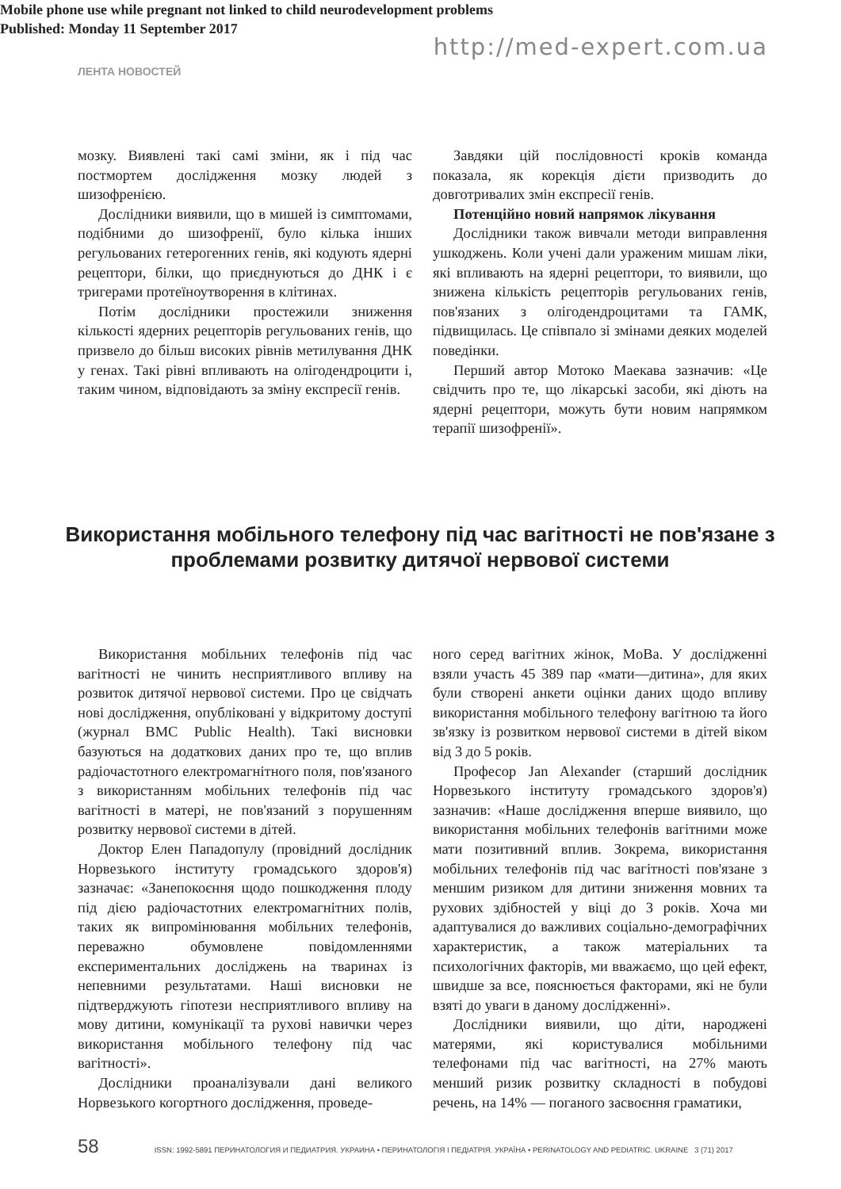http://med-expert.com.ua
ЛЕНТА НОВОСТЕЙ
мозку. Виявлені такі самі зміни, як і під час постмортем дослідження мозку людей з шизофренією.
Дослідники виявили, що в мишей із симптомами, подібними до шизофренії, було кілька інших регульованих гетерогенних генів, які кодують ядерні рецептори, білки, що приєднуються до ДНК і є тригерами протеїноутворення в клітинах.
Потім дослідники простежили зниження кількості ядерних рецепторів регульованих генів, що призвело до більш високих рівнів метилування ДНК у генах. Такі рівні впливають на олігодендроцити і, таким чином, відповідають за зміну експресії генів.
Завдяки цій послідовності кроків команда показала, як корекція дієти призводить до довготривалих змін експресії генів.
Потенційно новий напрямок лікування
Дослідники також вивчали методи виправлення ушкоджень. Коли учені дали ураженим мишам ліки, які впливають на ядерні рецептори, то виявили, що знижена кількість рецепторів регульованих генів, пов'язаних з олігодендроцитами та ГАМК, підвищилась. Це співпало зі змінами деяких моделей поведінки.
Перший автор Мотоко Маекава зазначив: «Це свідчить про те, що лікарські засоби, які діють на ядерні рецептори, можуть бути новим напрямком терапії шизофренії».
Використання мобільного телефону під час вагітності не пов'язане з проблемами розвитку дитячої нервової системи
Mobile phone use while pregnant not linked to child neurodevelopment problems
Published: Monday 11 September 2017
Використання мобільних телефонів під час вагітності не чинить несприятливого впливу на розвиток дитячої нервової системи. Про це свідчать нові дослідження, опубліковані у відкритому доступі (журнал BMC Public Health). Такі висновки базуються на додаткових даних про те, що вплив радіочастотного електромагнітного поля, пов'язаного з використанням мобільних телефонів під час вагітності в матері, не пов'язаний з порушенням розвитку нервової системи в дітей.
Доктор Елен Пападопулу (провідний дослідник Норвезького інституту громадського здоров'я) зазначає: «Занепокоєння щодо пошкодження плоду під дією радіочастотних електромагнітних полів, таких як випромінювання мобільних телефонів, переважно обумовлене повідомленнями експериментальних досліджень на тваринах із непевними результатами. Наші висновки не підтверджують гіпотези несприятливого впливу на мову дитини, комунікації та рухові навички через використання мобільного телефону під час вагітності».
Дослідники проаналізували дані великого Норвезького когортного дослідження, проведе-
ного серед вагітних жінок, MoBa. У дослідженні взяли участь 45 389 пар «мати—дитина», для яких були створені анкети оцінки даних щодо впливу використання мобільного телефону вагітною та його зв'язку із розвитком нервової системи в дітей віком від 3 до 5 років.
Професор Jan Alexander (старший дослідник Норвезького інституту громадського здоров'я) зазначив: «Наше дослідження вперше виявило, що використання мобільних телефонів вагітними може мати позитивний вплив. Зокрема, використання мобільних телефонів під час вагітності пов'язане з меншим ризиком для дитини зниження мовних та рухових здібностей у віці до 3 років. Хоча ми адаптувалися до важливих соціально-демографічних характеристик, а також матеріальних та психологічних факторів, ми вважаємо, що цей ефект, швидше за все, пояснюється факторами, які не були взяті до уваги в даному дослідженні».
Дослідники виявили, що діти, народжені матерями, які користувалися мобільними телефонами під час вагітності, на 27% мають менший ризик розвитку складності в побудові речень, на 14% — поганого засвоєння граматики,
58 ISSN: 1992-5891 ПЕРИНАТОЛОГИЯ И ПЕДИАТРИЯ. УКРАИНА • ПЕРИНАТОЛОГІЯ І ПЕДІАТРІЯ. УКРАЇНА • PERINATOLOGY AND PEDIATRIC. UKRAINE 3 (71) 2017